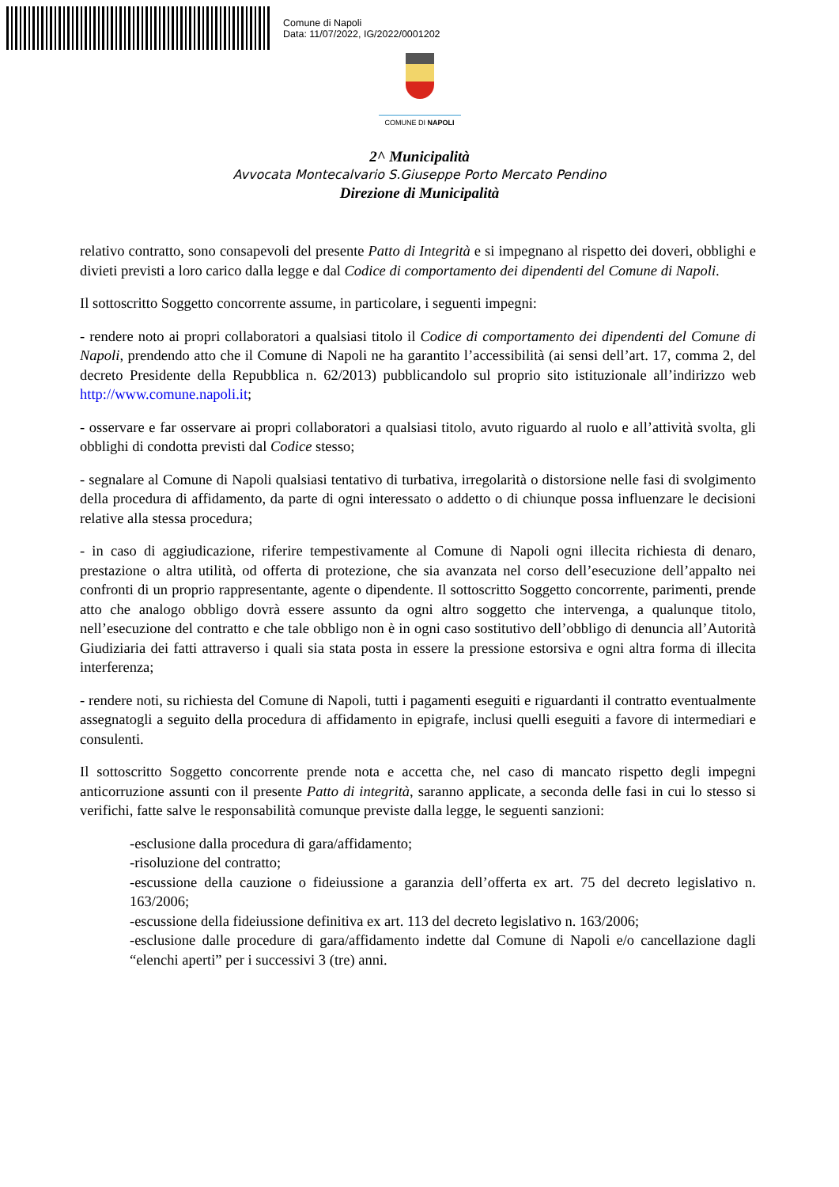Comune di Napoli
Data: 11/07/2022, IG/2022/0001202
COMUNE DI NAPOLI
2^ Municipalità
Avvocata Montecalvario S.Giuseppe Porto Mercato Pendino
Direzione di Municipalità
relativo contratto, sono consapevoli del presente Patto di Integrità e si impegnano al rispetto dei doveri, obblighi e divieti previsti a loro carico dalla legge e dal Codice di comportamento dei dipendenti del Comune di Napoli.
Il sottoscritto Soggetto concorrente assume, in particolare, i seguenti impegni:
- rendere noto ai propri collaboratori a qualsiasi titolo il Codice di comportamento dei dipendenti del Comune di Napoli, prendendo atto che il Comune di Napoli ne ha garantito l’accessibilità (ai sensi dell’art. 17, comma 2, del decreto Presidente della Repubblica n. 62/2013) pubblicandolo sul proprio sito istituzionale all’indirizzo web http://www.comune.napoli.it;
- osservare e far osservare ai propri collaboratori a qualsiasi titolo, avuto riguardo al ruolo e all’attività svolta, gli obblighi di condotta previsti dal Codice stesso;
- segnalare al Comune di Napoli qualsiasi tentativo di turbativa, irregolarità o distorsione nelle fasi di svolgimento della procedura di affidamento, da parte di ogni interessato o addetto o di chiunque possa influenzare le decisioni relative alla stessa procedura;
- in caso di aggiudicazione, riferire tempestivamente al Comune di Napoli ogni illecita richiesta di denaro, prestazione o altra utilità, od offerta di protezione, che sia avanzata nel corso dell’esecuzione dell’appalto nei confronti di un proprio rappresentante, agente o dipendente. Il sottoscritto Soggetto concorrente, parimenti, prende atto che analogo obbligo dovrà essere assunto da ogni altro soggetto che intervenga, a qualunque titolo, nell’esecuzione del contratto e che tale obbligo non è in ogni caso sostitutivo dell’obbligo di denuncia all’Autorità Giudiziaria dei fatti attraverso i quali sia stata posta in essere la pressione estorsiva e ogni altra forma di illecita interferenza;
- rendere noti, su richiesta del Comune di Napoli, tutti i pagamenti eseguiti e riguardanti il contratto eventualmente assegnatogli a seguito della procedura di affidamento in epigrafe, inclusi quelli eseguiti a favore di intermediari e consulenti.
Il sottoscritto Soggetto concorrente prende nota e accetta che, nel caso di mancato rispetto degli impegni anticorruzione assunti con il presente Patto di integrità, saranno applicate, a seconda delle fasi in cui lo stesso si verifichi, fatte salve le responsabilità comunque previste dalla legge, le seguenti sanzioni:
-esclusione dalla procedura di gara/affidamento;
-risoluzione del contratto;
-escussione della cauzione o fideiussione a garanzia dell’offerta ex art. 75 del decreto legislativo n. 163/2006;
-escussione della fideiussione definitiva ex art. 113 del decreto legislativo n. 163/2006;
-esclusione dalle procedure di gara/affidamento indette dal Comune di Napoli e/o cancellazione dagli “elenchi aperti” per i successivi 3 (tre) anni.